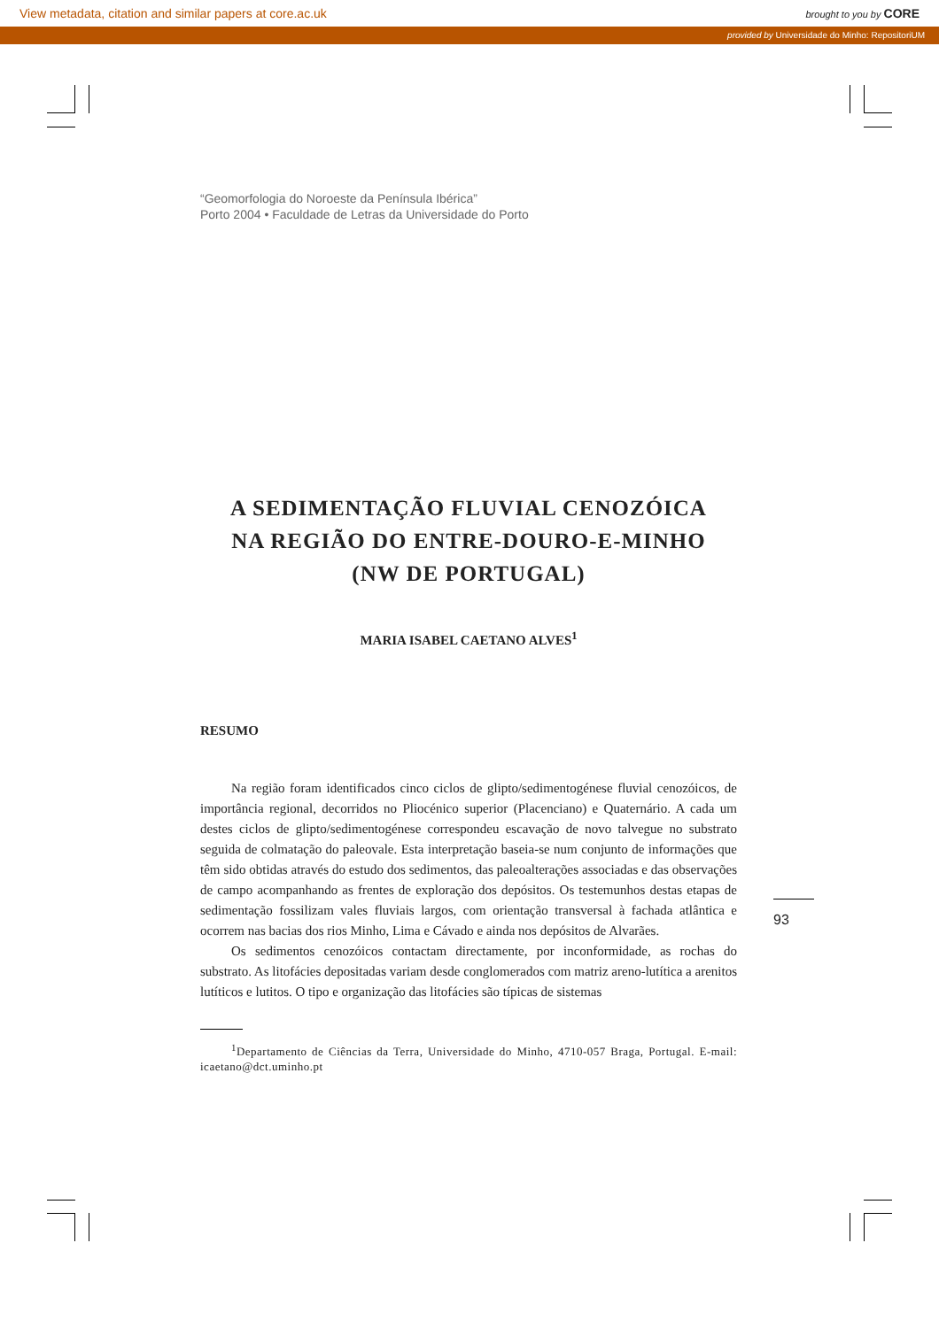View metadata, citation and similar papers at core.ac.uk brought to you by CORE
provided by Universidade do Minho: RepositoriUM
“Geomorfologia do Noroeste da Península Ibérica”
Porto 2004 • Faculdade de Letras da Universidade do Porto
A SEDIMENTAÇÃO FLUVIAL CENOZÓICA
NA REGIÃO DO ENTRE-DOURO-E-MINHO
(NW DE PORTUGAL)
MARIA ISABEL CAETANO ALVES<sup>1</sup>
RESUMO
Na região foram identificados cinco ciclos de glipto/sedimentogénese fluvial cenozóicos, de importância regional, decorridos no Pliocénico superior (Placenciano) e Quaternário. A cada um destes ciclos de glipto/sedimentogénese correspondeu escavação de novo talvegue no substrato seguida de colmatação do paleovale. Esta interpretação baseia-se num conjunto de informações que têm sido obtidas através do estudo dos sedimentos, das paleoalterações associadas e das observações de campo acompanhando as frentes de exploração dos depósitos. Os testemunhos destas etapas de sedimentação fossilizam vales fluviais largos, com orientação transversal à fachada atlântica e ocorrem nas bacias dos rios Minho, Lima e Cávado e ainda nos depósitos de Alvarães.
Os sedimentos cenozóicos contactam directamente, por inconformidade, as rochas do substrato. As litofácies depositadas variam desde conglomerados com matriz areno-lutítica a arenitos lutíticos e lutitos. O tipo e organização das litofácies são típicas de sistemas
<sup>1</sup> Departamento de Ciências da Terra, Universidade do Minho, 4710-057 Braga, Portugal. E-mail: icaetano@dct.uminho.pt
93